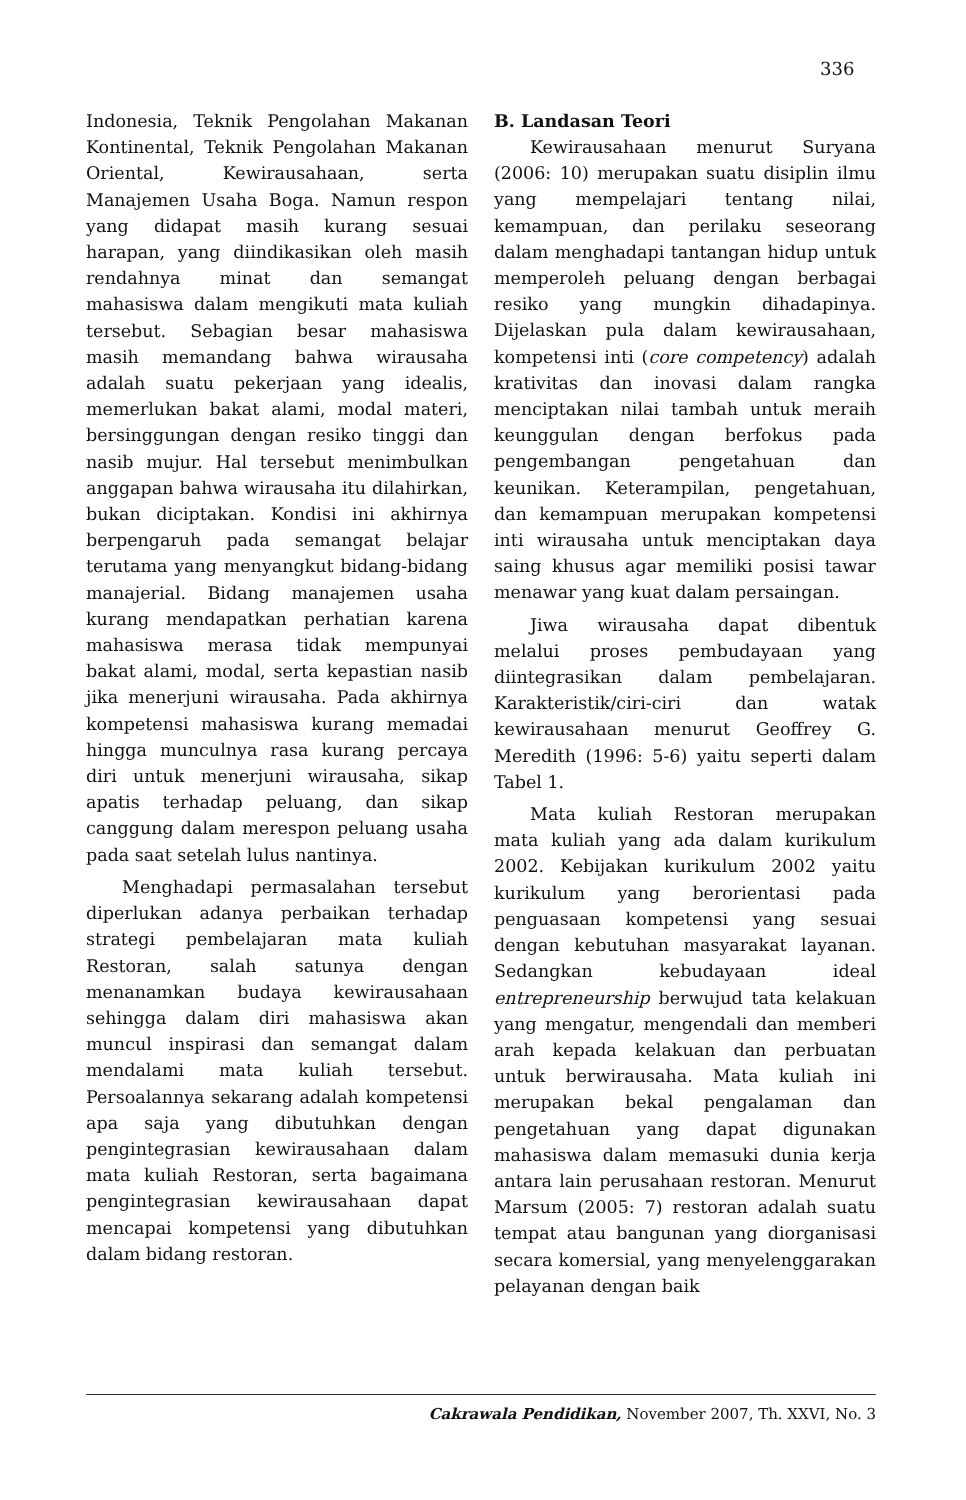336
Indonesia, Teknik Pengolahan Makanan Kontinental, Teknik Pengolahan Makanan Oriental, Kewirausahaan, serta Manajemen Usaha Boga. Namun respon yang didapat masih kurang sesuai harapan, yang diindikasikan oleh masih rendahnya minat dan semangat mahasiswa dalam mengikuti mata kuliah tersebut. Sebagian besar mahasiswa masih memandang bahwa wirausaha adalah suatu pekerjaan yang idealis, memerlukan bakat alami, modal materi, bersinggungan dengan resiko tinggi dan nasib mujur. Hal tersebut menimbulkan anggapan bahwa wirausaha itu dilahirkan, bukan diciptakan. Kondisi ini akhirnya berpengaruh pada semangat belajar terutama yang menyangkut bidang-bidang manajerial. Bidang manajemen usaha kurang mendapatkan perhatian karena mahasiswa merasa tidak mempunyai bakat alami, modal, serta kepastian nasib jika menerjuni wirausaha. Pada akhirnya kompetensi mahasiswa kurang memadai hingga munculnya rasa kurang percaya diri untuk menerjuni wirausaha, sikap apatis terhadap peluang, dan sikap canggung dalam merespon peluang usaha pada saat setelah lulus nantinya.
Menghadapi permasalahan tersebut diperlukan adanya perbaikan terhadap strategi pembelajaran mata kuliah Restoran, salah satunya dengan menanamkan budaya kewirausahaan sehingga dalam diri mahasiswa akan muncul inspirasi dan semangat dalam mendalami mata kuliah tersebut. Persoalannya sekarang adalah kompetensi apa saja yang dibutuhkan dengan pengintegrasian kewirausahaan dalam mata kuliah Restoran, serta bagaimana pengintegrasian kewirausahaan dapat mencapai kompetensi yang dibutuhkan dalam bidang restoran.
B. Landasan Teori
Kewirausahaan menurut Suryana (2006: 10) merupakan suatu disiplin ilmu yang mempelajari tentang nilai, kemampuan, dan perilaku seseorang dalam menghadapi tantangan hidup untuk memperoleh peluang dengan berbagai resiko yang mungkin dihadapinya. Dijelaskan pula dalam kewirausahaan, kompetensi inti (core competency) adalah krativitas dan inovasi dalam rangka menciptakan nilai tambah untuk meraih keunggulan dengan berfokus pada pengembangan pengetahuan dan keunikan. Keterampilan, pengetahuan, dan kemampuan merupakan kompetensi inti wirausaha untuk menciptakan daya saing khusus agar memiliki posisi tawar menawar yang kuat dalam persaingan.
Jiwa wirausaha dapat dibentuk melalui proses pembudayaan yang diintegrasikan dalam pembelajaran. Karakteristik/ciri-ciri dan watak kewirausahaan menurut Geoffrey G. Meredith (1996: 5-6) yaitu seperti dalam Tabel 1.
Mata kuliah Restoran merupakan mata kuliah yang ada dalam kurikulum 2002. Kebijakan kurikulum 2002 yaitu kurikulum yang berorientasi pada penguasaan kompetensi yang sesuai dengan kebutuhan masyarakat layanan. Sedangkan kebudayaan ideal entrepreneurship berwujud tata kelakuan yang mengatur, mengendali dan memberi arah kepada kelakuan dan perbuatan untuk berwirausaha. Mata kuliah ini merupakan bekal pengalaman dan pengetahuan yang dapat digunakan mahasiswa dalam memasuki dunia kerja antara lain perusahaan restoran. Menurut Marsum (2005: 7) restoran adalah suatu tempat atau bangunan yang diorganisasi secara komersial, yang menyelenggarakan pelayanan dengan baik
Cakrawala Pendidikan, November 2007, Th. XXVI, No. 3